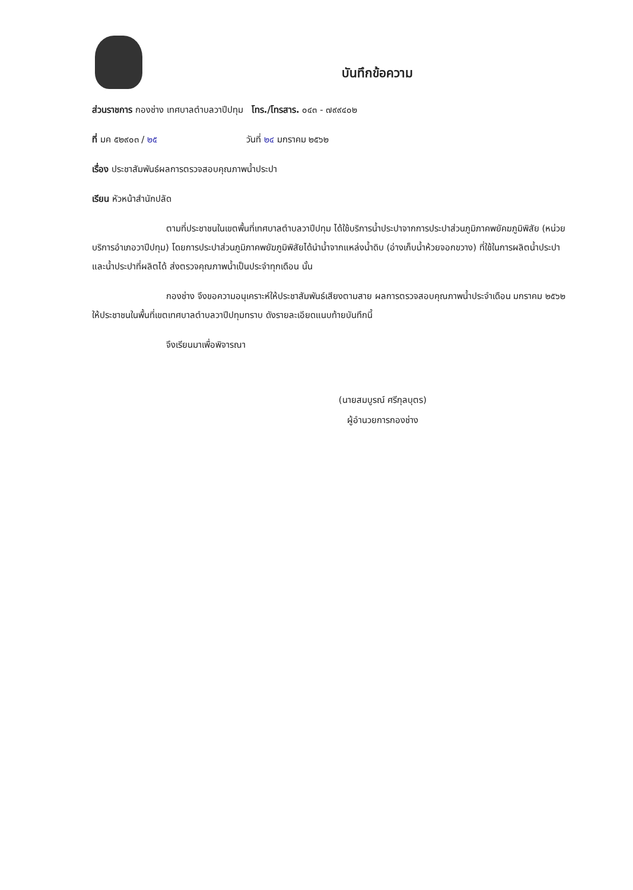บันทึกข้อความ
ส่วนราชการ กองช่าง เทศบาลตำบลวาปีปทุม โทร./โทรสาร. ๐๔๓ - ๗๙๙๔๐๒
ที่ มค ๕๒๙๐๓ / ๒๕ วันที่ ๒๔ มกราคม ๒๕๖๒
เรื่อง ประชาสัมพันธ์ผลการตรวจสอบคุณภาพน้ำประปา
เรียน หัวหน้าสำนักปลัด
ตามที่ประชาชนในเขตพื้นที่เทศบาลตำบลวาปีปทุม ได้ใช้บริการน้ำประปาจากการประปาส่วนภูมิภาคพยัคฆภูมิพิสัย (หน่วยบริการอำเภอวาปีปทุม) โดยการประปาส่วนภูมิภาคพยัฆภูมิพิสัยได้นำน้ำจากแหล่งน้ำดิบ (อ่างเก็บน้ำห้วยจอกขวาง) ที่ใช้ในการผลิตน้ำประปา และน้ำประปาที่ผลิตได้ ส่งตรวจคุณภาพน้ำเป็นประจำทุกเดือน นั้น
กองช่าง จึงขอความอนุเคราะห์ให้ประชาสัมพันธ์เสียงตามสาย ผลการตรวจสอบคุณภาพน้ำประจำเดือน มกราคม ๒๕๖๒ ให้ประชาชนในพื้นที่เขตเทศบาลตำบลวาปีปทุมทราบ ดังรายละเอียดแนบท้ายบันทึกนี้
จึงเรียนมาเพื่อพิจารณา
(นายสมบูรณ์ ศรีกุลบุตร)
ผู้อำนวยการกองช่าง